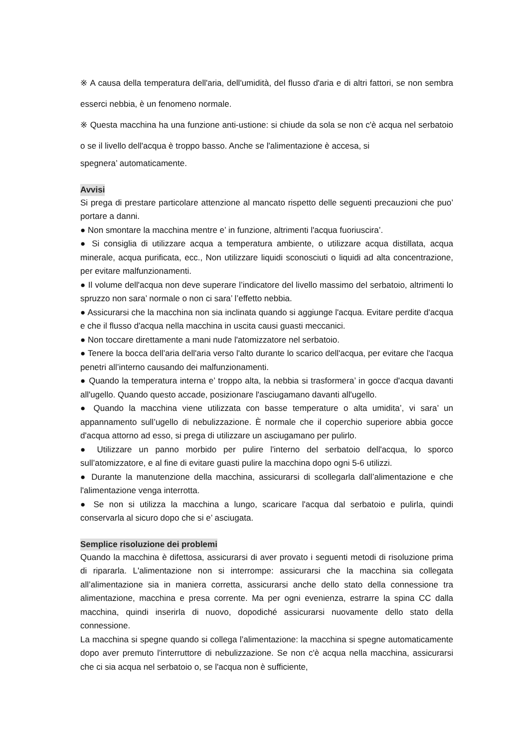※ A causa della temperatura dell'aria, dell'umidità, del flusso d'aria e di altri fattori, se non sembra esserci nebbia, è un fenomeno normale.
※ Questa macchina ha una funzione anti-ustione: si chiude da sola se non c'è acqua nel serbatoio o se il livello dell'acqua è troppo basso. Anche se l'alimentazione è accesa, si
spegnera’ automaticamente.
Avvisi
Si prega di prestare particolare attenzione al mancato rispetto delle seguenti precauzioni che puo’ portare a danni.
● Non smontare la macchina mentre e’ in funzione, altrimenti l'acqua fuoriuscira’.
● Si consiglia di utilizzare acqua a temperatura ambiente, o utilizzare acqua distillata, acqua minerale, acqua purificata, ecc., Non utilizzare liquidi sconosciuti o liquidi ad alta concentrazione, per evitare malfunzionamenti.
● Il volume dell'acqua non deve superare l’indicatore del livello massimo del serbatoio, altrimenti lo spruzzo non sara’ normale o non ci sara’ l’effetto nebbia.
● Assicurarsi che la macchina non sia inclinata quando si aggiunge l'acqua. Evitare perdite d'acqua e che il flusso d'acqua nella macchina in uscita causi guasti meccanici.
● Non toccare direttamente a mani nude l'atomizzatore nel serbatoio.
● Tenere la bocca dell’aria dell'aria verso l'alto durante lo scarico dell'acqua, per evitare che l'acqua penetri all’interno causando dei malfunzionamenti.
● Quando la temperatura interna e’ troppo alta, la nebbia si trasformera’ in gocce d'acqua davanti all'ugello. Quando questo accade, posizionare l'asciugamano davanti all'ugello.
● Quando la macchina viene utilizzata con basse temperature o alta umidita’, vi sara’ un appannamento sull’ugello di nebulizzazione. È normale che il coperchio superiore abbia gocce d'acqua attorno ad esso, si prega di utilizzare un asciugamano per pulirlo.
● Utilizzare un panno morbido per pulire l'interno del serbatoio dell'acqua, lo sporco sull’atomizzatore, e al fine di evitare guasti pulire la macchina dopo ogni 5-6 utilizzi.
● Durante la manutenzione della macchina, assicurarsi di scollegarla dall’alimentazione e che l'alimentazione venga interrotta.
● Se non si utilizza la macchina a lungo, scaricare l'acqua dal serbatoio e pulirla, quindi conservarla al sicuro dopo che si e’ asciugata.
Semplice risoluzione dei problemi
Quando la macchina è difettosa, assicurarsi di aver provato i seguenti metodi di risoluzione prima di ripararla. L'alimentazione non si interrompe: assicurarsi che la macchina sia collegata all’alimentazione sia in maniera corretta, assicurarsi anche dello stato della connessione tra alimentazione, macchina e presa corrente. Ma per ogni evenienza, estrarre la spina CC dalla macchina, quindi inserirla di nuovo, dopodiché assicurarsi nuovamente dello stato della connessione.
La macchina si spegne quando si collega l’alimentazione: la macchina si spegne automaticamente dopo aver premuto l'interruttore di nebulizzazione. Se non c'è acqua nella macchina, assicurarsi che ci sia acqua nel serbatoio o, se l'acqua non è sufficiente,